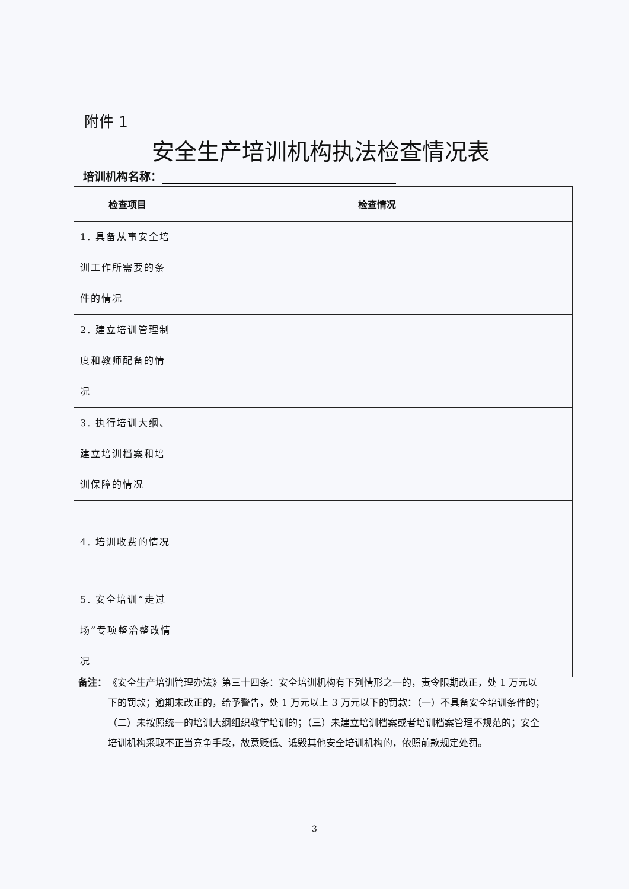附件 1
安全生产培训机构执法检查情况表
培训机构名称：
| 检查项目 | 检查情况 |
| --- | --- |
| 1. 具备从事安全培训工作所需要的条件的情况 | |
| 2. 建立培训管理制度和教师配备的情况 | |
| 3. 执行培训大纲、建立培训档案和培训保障的情况 | |
| 4. 培训收费的情况 | |
| 5. 安全培训“走过场”专项整治整改情况 | |
备注：
《安全生产培训管理办法》第三十四条：安全培训机构有下列情形之一的，责令限期改正，处 1 万元以下的罚款；逾期未改正的，给予警告，处 1 万元以上 3 万元以下的罚款：（一）不具备安全培训条件的；（二）未按照统一的培训大纲组织教学培训的；（三）未建立培训档案或者培训档案管理不规范的；安全培训机构采取不正当竞争手段，故意贬低、诋毁其他安全培训机构的，依照前款规定处罚。
3